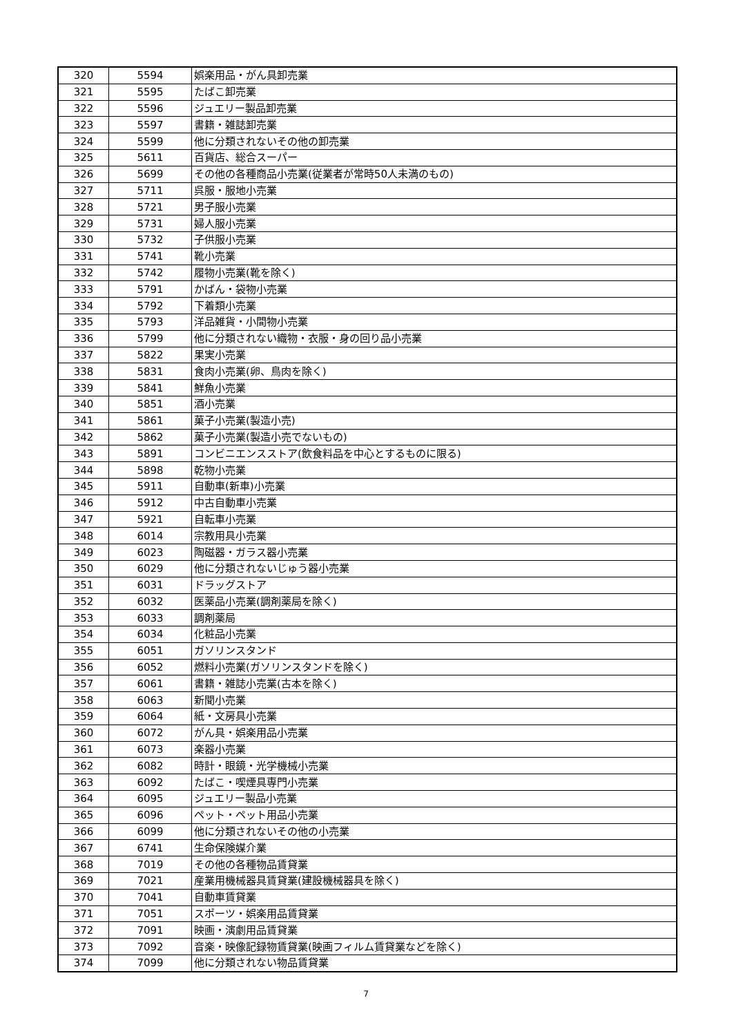| 320 | 5594 | 娯楽用品・がん具卸売業 |
| 321 | 5595 | たばこ卸売業 |
| 322 | 5596 | ジュエリー製品卸売業 |
| 323 | 5597 | 書籍・雑誌卸売業 |
| 324 | 5599 | 他に分類されないその他の卸売業 |
| 325 | 5611 | 百貨店、総合スーパー |
| 326 | 5699 | その他の各種商品小売業(従業者が常時50人未満のもの) |
| 327 | 5711 | 呉服・服地小売業 |
| 328 | 5721 | 男子服小売業 |
| 329 | 5731 | 婦人服小売業 |
| 330 | 5732 | 子供服小売業 |
| 331 | 5741 | 靴小売業 |
| 332 | 5742 | 履物小売業(靴を除く) |
| 333 | 5791 | かばん・袋物小売業 |
| 334 | 5792 | 下着類小売業 |
| 335 | 5793 | 洋品雑貨・小間物小売業 |
| 336 | 5799 | 他に分類されない織物・衣服・身の回り品小売業 |
| 337 | 5822 | 果実小売業 |
| 338 | 5831 | 食肉小売業(卵、鳥肉を除く) |
| 339 | 5841 | 鮮魚小売業 |
| 340 | 5851 | 酒小売業 |
| 341 | 5861 | 菓子小売業(製造小売) |
| 342 | 5862 | 菓子小売業(製造小売でないもの) |
| 343 | 5891 | コンビニエンスストア(飲食料品を中心とするものに限る) |
| 344 | 5898 | 乾物小売業 |
| 345 | 5911 | 自動車(新車)小売業 |
| 346 | 5912 | 中古自動車小売業 |
| 347 | 5921 | 自転車小売業 |
| 348 | 6014 | 宗教用具小売業 |
| 349 | 6023 | 陶磁器・ガラス器小売業 |
| 350 | 6029 | 他に分類されないじゅう器小売業 |
| 351 | 6031 | ドラッグストア |
| 352 | 6032 | 医薬品小売業(調剤薬局を除く) |
| 353 | 6033 | 調剤薬局 |
| 354 | 6034 | 化粧品小売業 |
| 355 | 6051 | ガソリンスタンド |
| 356 | 6052 | 燃料小売業(ガソリンスタンドを除く) |
| 357 | 6061 | 書籍・雑誌小売業(古本を除く) |
| 358 | 6063 | 新聞小売業 |
| 359 | 6064 | 紙・文房具小売業 |
| 360 | 6072 | がん具・娯楽用品小売業 |
| 361 | 6073 | 楽器小売業 |
| 362 | 6082 | 時計・眼鏡・光学機械小売業 |
| 363 | 6092 | たばこ・喫煙具専門小売業 |
| 364 | 6095 | ジュエリー製品小売業 |
| 365 | 6096 | ペット・ペット用品小売業 |
| 366 | 6099 | 他に分類されないその他の小売業 |
| 367 | 6741 | 生命保険媒介業 |
| 368 | 7019 | その他の各種物品賃貸業 |
| 369 | 7021 | 産業用機械器具賃貸業(建設機械器具を除く) |
| 370 | 7041 | 自動車賃貸業 |
| 371 | 7051 | スポーツ・娯楽用品賃貸業 |
| 372 | 7091 | 映画・演劇用品賃貸業 |
| 373 | 7092 | 音楽・映像記録物賃貸業(映画フィルム賃貸業などを除く) |
| 374 | 7099 | 他に分類されない物品賃貸業 |
7